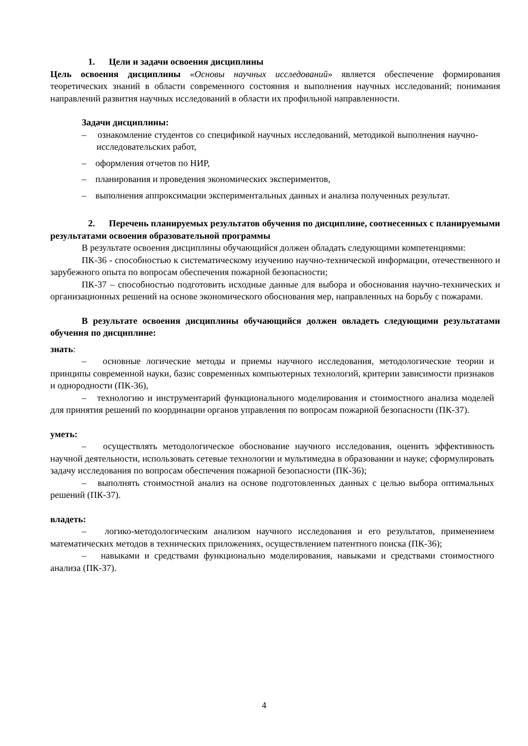1. Цели и задачи освоения дисциплины
Цель освоения дисциплины «Основы научных исследований» является обеспечение формирования теоретических знаний в области современного состояния и выполнения научных исследований; понимания направлений развития научных исследований в области их профильной направленности.
Задачи дисциплины:
– ознакомление студентов со спецификой научных исследований, методикой выполнения научно-исследовательских работ,
– оформления отчетов по НИР,
– планирования и проведения экономических экспериментов,
– выполнения аппроксимации экспериментальных данных и анализа полученных результат.
2. Перечень планируемых результатов обучения по дисциплине, соотнесенных с планируемыми результатами освоения образовательной программы
В результате освоения дисциплины обучающийся должен обладать следующими компетенциями:
ПК-36 - способностью к систематическому изучению научно-технической информации, отечественного и зарубежного опыта по вопросам обеспечения пожарной безопасности;
ПК-37 – способностью подготовить исходные данные для выбора и обоснования научно-технических и организационных решений на основе экономического обоснования мер, направленных на борьбу с пожарами.
В результате освоения дисциплины обучающийся должен овладеть следующими результатами обучения по дисциплине:
знать:
– основные логические методы и приемы научного исследования, методологические теории и принципы современной науки, базис современных компьютерных технологий, критерии зависимости признаков и однородности (ПК-36),
– технологию и инструментарий функционального моделирования и стоимостного анализа моделей для принятия решений по координации органов управления по вопросам пожарной безопасности (ПК-37).
уметь:
– осуществлять методологическое обоснование научного исследования, оценить эффективность научной деятельности, использовать сетевые технологии и мультимедиа в образовании и науке; сформулировать задачу исследования по вопросам обеспечения пожарной безопасности (ПК-36);
– выполнять стоимостной анализ на основе подготовленных данных с целью выбора оптимальных решений (ПК-37).
владеть:
– логико-методологическим анализом научного исследования и его результатов, применением математических методов в технических приложениях, осуществлением патентного поиска (ПК-36);
– навыками и средствами функционально моделирования, навыками и средствами стоимостного анализа (ПК-37).
4